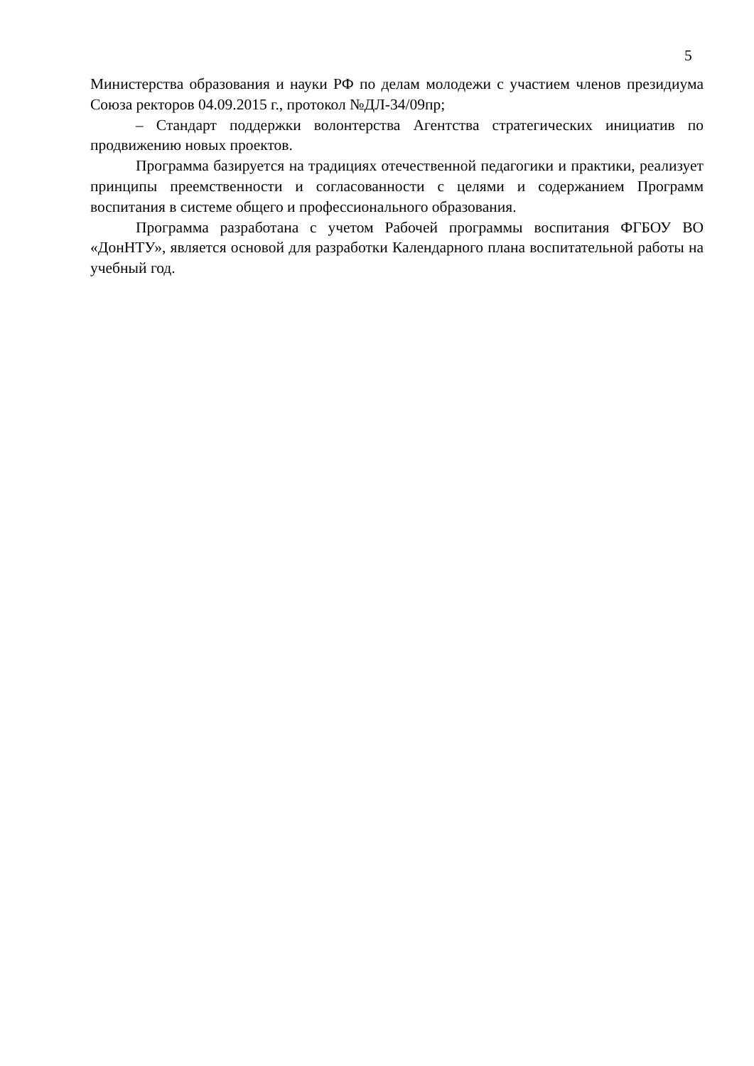5
Министерства образования и науки РФ по делам молодежи с участием членов президиума Союза ректоров 04.09.2015 г., протокол №ДЛ-34/09пр;
– Стандарт поддержки волонтерства Агентства стратегических инициатив по продвижению новых проектов.
Программа базируется на традициях отечественной педагогики и практики, реализует принципы преемственности и согласованности с целями и содержанием Программ воспитания в системе общего и профессионального образования.
Программа разработана с учетом Рабочей программы воспитания ФГБОУ ВО «ДонНТУ», является основой для разработки Календарного плана воспитательной работы на учебный год.